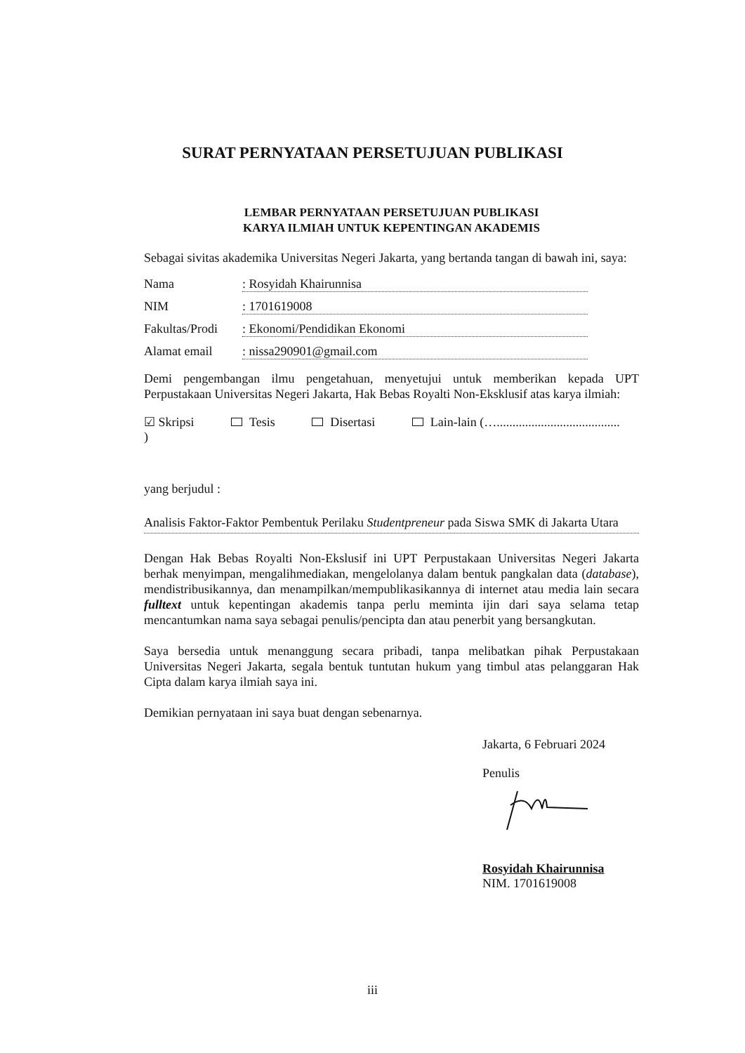SURAT PERNYATAAN PERSETUJUAN PUBLIKASI
LEMBAR PERNYATAAN PERSETUJUAN PUBLIKASI
KARYA ILMIAH UNTUK KEPENTINGAN AKADEMIS
Sebagai sivitas akademika Universitas Negeri Jakarta, yang bertanda tangan di bawah ini, saya:
Nama : Rosyidah Khairunnisa
NIM : 1701619008
Fakultas/Prodi
: Ekonomi/Pendidikan Ekonomi
Alamat email : nissa290901@gmail.com
Demi pengembangan ilmu pengetahuan, menyetujui untuk memberikan kepada UPT Perpustakaan Universitas Negeri Jakarta, Hak Bebas Royalti Non-Eksklusif atas karya ilmiah:
☑ Skripsi Tesis Disertasi Lain-lain (…....................................... )
yang berjudul :
Analisis Faktor-Faktor Pembentuk Perilaku Studentpreneur pada Siswa SMK di Jakarta Utara
Dengan Hak Bebas Royalti Non-Ekslusif ini UPT Perpustakaan Universitas Negeri Jakarta berhak menyimpan, mengalihmediakan, mengelolanya dalam bentuk pangkalan data (database), mendistribusikannya, dan menampilkan/mempublikasikannya di internet atau media lain secara fulltext untuk kepentingan akademis tanpa perlu meminta ijin dari saya selama tetap mencantumkan nama saya sebagai penulis/pencipta dan atau penerbit yang bersangkutan.
Saya bersedia untuk menanggung secara pribadi, tanpa melibatkan pihak Perpustakaan Universitas Negeri Jakarta, segala bentuk tuntutan hukum yang timbul atas pelanggaran Hak Cipta dalam karya ilmiah saya ini.
Demikian pernyataan ini saya buat dengan sebenarnya.
Jakarta, 6 Februari 2024
Penulis
Rosyidah Khairunnisa
NIM. 1701619008
iii